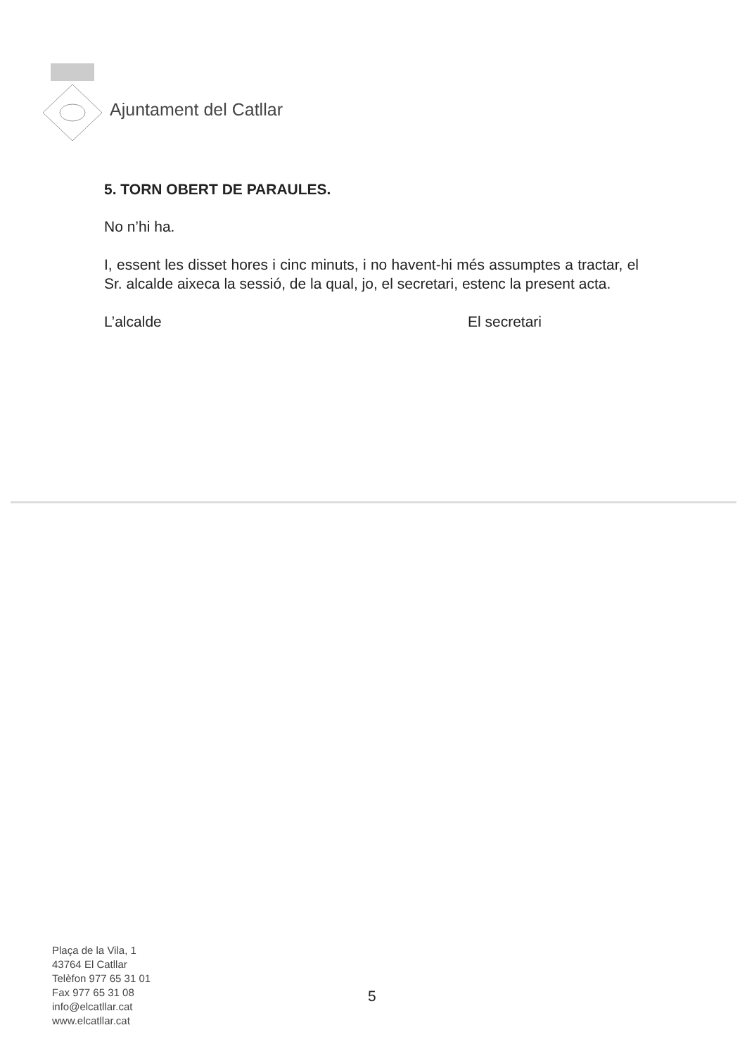Ajuntament del Catllar
5. TORN OBERT DE PARAULES.
No n’hi ha.
I, essent les disset hores i cinc minuts, i no havent-hi més assumptes a tractar, el Sr. alcalde aixeca la sessió, de la qual, jo, el secretari, estenc la present acta.
L’alcalde El secretari
Plaça de la Vila, 1
43764 El Catllar
Telèfon 977 65 31 01
Fax 977 65 31 08
info@elcatllar.cat
www.elcatllar.cat
5